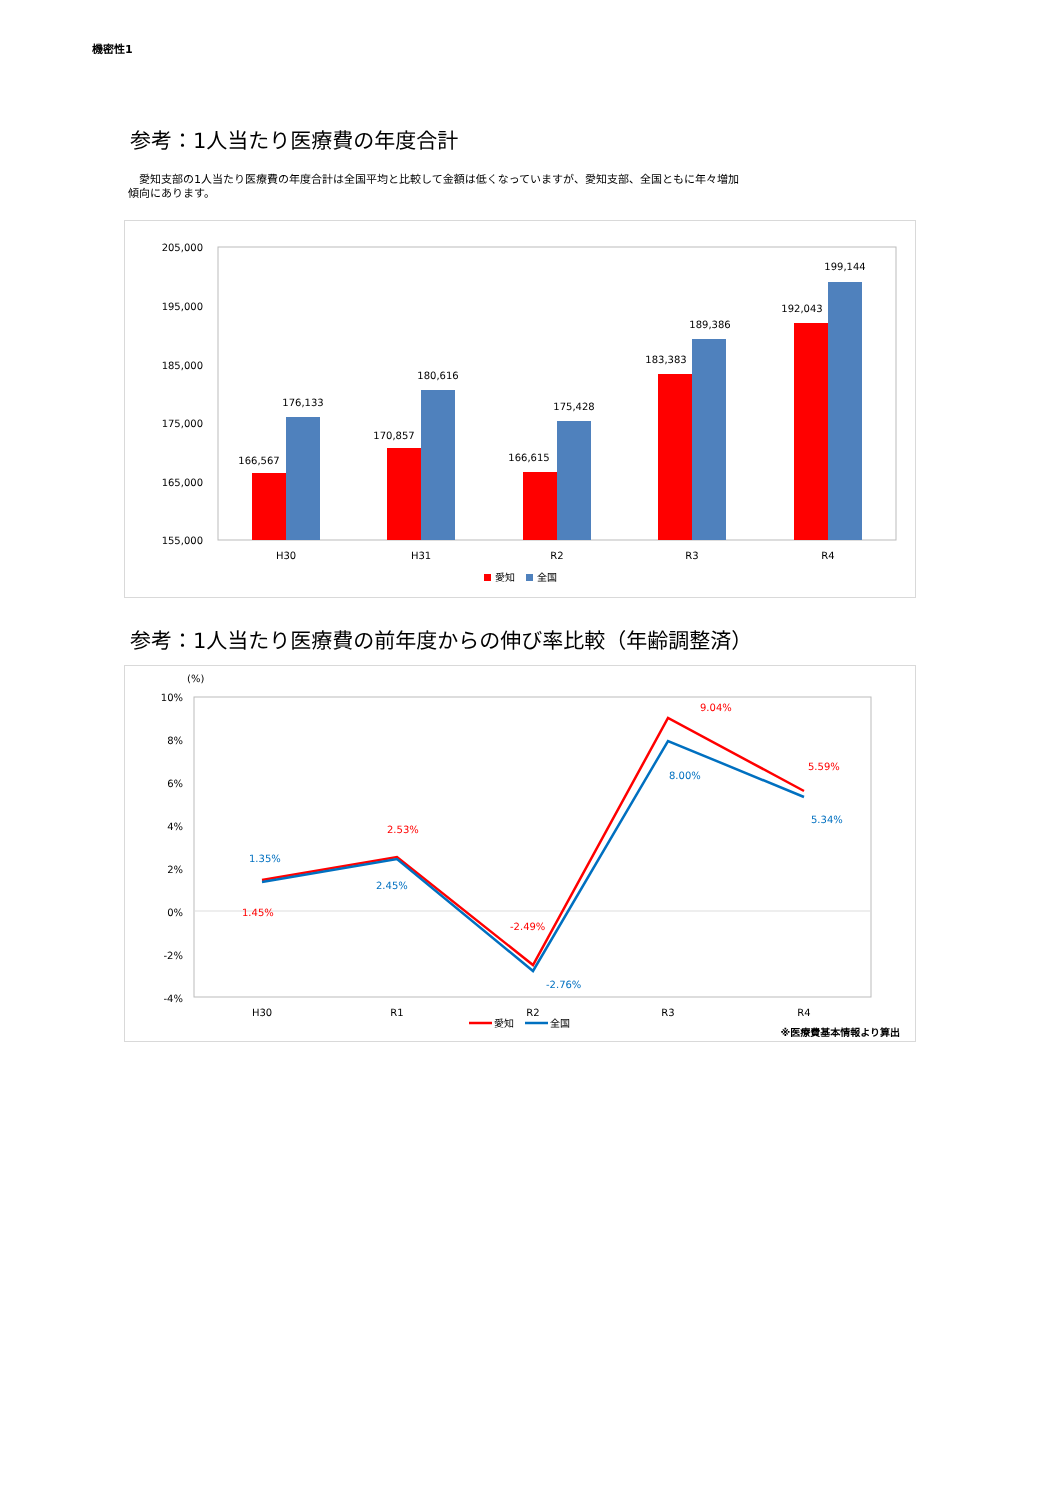機密性1
参考：1人当たり医療費の年度合計
　愛知支部の1人当たり医療費の年度合計は全国平均と比較して金額は低くなっていますが、愛知支部、全国ともに年々増加傾向にあります。
205,000
195,000
185,000
175,000
165,000
155,000
166,567
176,133
170,857
180,616
166,615
175,428
183,383
189,386
192,043
199,144
H30
H31
R2
R3
R4
愛知
全国
参考：1人当たり医療費の前年度からの伸び率比較（年齢調整済）
(%)
10%
8%
6%
4%
2%
0%
-2%
-4%
1.45%
2.53%
-2.49%
9.04%
5.59%
1.35%
2.45%
-2.76%
8.00%
5.34%
H30
R1
R2
R3
R4
愛知
全国
※医療費基本情報より算出